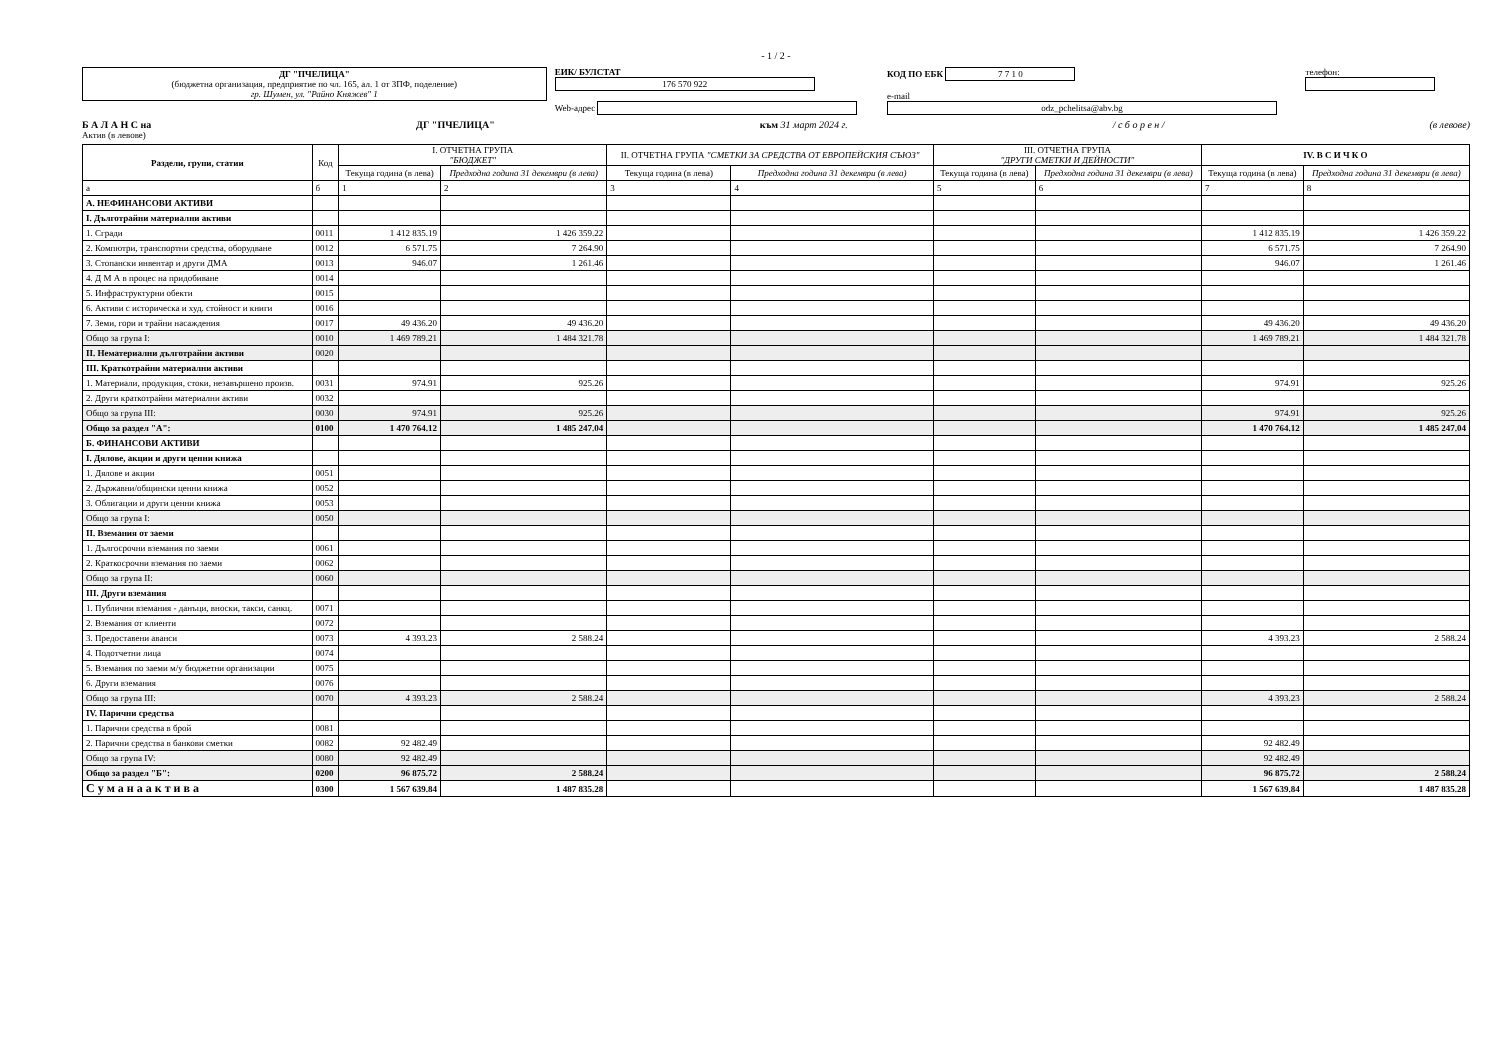- 1 / 2 -
ДГ "ПЧЕЛИЦА"
(бюджетна организация, предприятие по чл. 165, ал. 1 от ЗПФ, поделение)
гр. Шумен, ул. "Райно Княжев" 1
ЕИК/ БУЛСТАТ 176 570 922
Web-адрес
КОД ПО ЕБК 7 7 1 0
e-mail odz_pchelitsa@abv.bg
телефон:
Б А Л А Н С на ДГ "ПЧЕЛИЦА" към 31 март 2024 г. / с б о р е н / (в левове)
Актив (в левове)
| Раздели, групи, статии | Код | I. ОТЧЕТНА ГРУПА "БЮДЖЕТ" | | II. ОТЧЕТНА ГРУПА "СМЕТКИ ЗА СРЕДСТВА ОТ ЕВРОПЕЙСКИЯ СЪЮЗ" | | III. ОТЧЕТНА ГРУПА "ДРУГИ СМЕТКИ И ДЕЙНОСТИ" | | IV. В С И Ч К О | |
| --- | --- | --- | --- | --- | --- | --- | --- | --- | --- |
| | | Текуща година (в лева) | Предходна година 31 декември (в лева) | Текуща година (в лева) | Предходна година 31 декември (в лева) | Текуща година (в лева) | Предходна година 31 декември (в лева) | Текуща година (в лева) | Предходна година 31 декември (в лева) |
| а | б | 1 | 2 | 3 | 4 | 5 | 6 | 7 | 8 |
| А. НЕФИНАНСОВИ АКТИВИ | | | | | | | | | |
| I. Дълготрайни материални активи | | | | | | | | | |
| 1. Сгради | 0011 | 1 412 835.19 | 1 426 359.22 | | | | | 1 412 835.19 | 1 426 359.22 |
| 2. Компютри, транспортни средства, оборудване | 0012 | 6 571.75 | 7 264.90 | | | | | 6 571.75 | 7 264.90 |
| 3. Стопански инвентар и други ДМА | 0013 | 946.07 | 1 261.46 | | | | | 946.07 | 1 261.46 |
| 4. Д М А в процес на придобиване | 0014 | | | | | | | | |
| 5. Инфраструктурни обекти | 0015 | | | | | | | | |
| 6. Активи с историческа и худ. стойност и книги | 0016 | | | | | | | | |
| 7. Земи, гори и трайни насаждения | 0017 | 49 436.20 | 49 436.20 | | | | | 49 436.20 | 49 436.20 |
| Общо за група I: | 0010 | 1 469 789.21 | 1 484 321.78 | | | | | 1 469 789.21 | 1 484 321.78 |
| II. Нематериални дълготрайни активи | 0020 | | | | | | | | |
| III. Краткотрайни материални активи | | | | | | | | | |
| 1. Материали, продукция, стоки, незавършено произв. | 0031 | 974.91 | 925.26 | | | | | 974.91 | 925.26 |
| 2. Други краткотрайни материални активи | 0032 | | | | | | | | |
| Общо за група III: | 0030 | 974.91 | 925.26 | | | | | 974.91 | 925.26 |
| Общо за раздел "А": | 0100 | 1 470 764.12 | 1 485 247.04 | | | | | 1 470 764.12 | 1 485 247.04 |
| Б. ФИНАНСОВИ АКТИВИ | | | | | | | | | |
| I. Дялове, акции и други ценни книжа | | | | | | | | | |
| 1. Дялове и акции | 0051 | | | | | | | | |
| 2. Държавни/общински ценни книжа | 0052 | | | | | | | | |
| 3. Облигации и други ценни книжа | 0053 | | | | | | | | |
| Общо за група I: | 0050 | | | | | | | | |
| II. Вземания от заеми | | | | | | | | | |
| 1. Дългосрочни вземания по заеми | 0061 | | | | | | | | |
| 2. Краткосрочни вземания по заеми | 0062 | | | | | | | | |
| Общо за група II: | 0060 | | | | | | | | |
| III. Други вземания | | | | | | | | | |
| 1. Публични вземания - данъци, вноски, такси, санкц. | 0071 | | | | | | | | |
| 2. Вземания от клиенти | 0072 | | | | | | | | |
| 3. Предоставени аванси | 0073 | 4 393.23 | 2 588.24 | | | | | 4 393.23 | 2 588.24 |
| 4. Подотчетни лица | 0074 | | | | | | | | |
| 5. Вземания по заеми м/у бюджетни организации | 0075 | | | | | | | | |
| 6. Други вземания | 0076 | | | | | | | | |
| Общо за група III: | 0070 | 4 393.23 | 2 588.24 | | | | | 4 393.23 | 2 588.24 |
| IV. Парични средства | | | | | | | | | |
| 1. Парични средства в брой | 0081 | | | | | | | | |
| 2. Парични средства в банкови сметки | 0082 | 92 482.49 | | | | | | 92 482.49 | |
| Общо за група IV: | 0080 | 92 482.49 | | | | | | 92 482.49 | |
| Общо за раздел "Б": | 0200 | 96 875.72 | 2 588.24 | | | | | 96 875.72 | 2 588.24 |
| С у м а н а а к т и в а | 0300 | 1 567 639.84 | 1 487 835.28 | | | | | 1 567 639.84 | 1 487 835.28 |